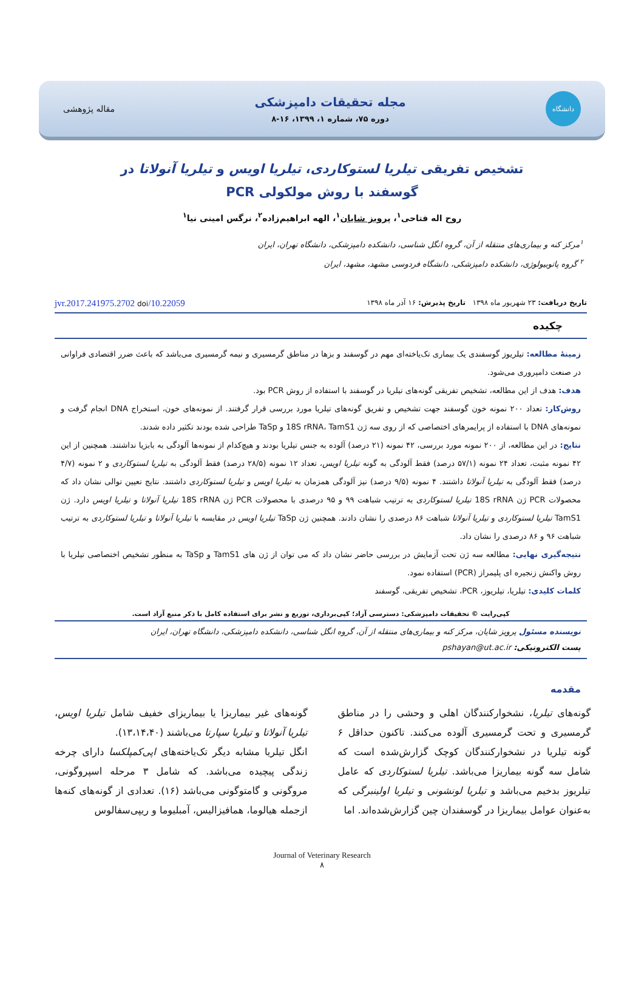دانشگاه
مجله تحقیقات دامپزشکی
دوره ۷۵، شماره ۱، ۱۳۹۹، ۱۶-۸
مقاله پژوهشی
تشخیص تفریقی تیلریا لستوکاردی، تیلریا اویس و تیلریا آنولاتا در
گوسفند با روش مولکولی PCR
روح اله فتاحی<sup>۱</sup>، پرویز شایان<sup>۱</sup>، الهه ابراهیم‌زاده<sup>۲</sup>، نرگس امینی نیا<sup>۱</sup>
<sup>۱</sup> مرکز کنه و بیماری‌های منتقله از آن، گروه انگل شناسی، دانشکده دامپزشکی، دانشگاه تهران، ایران
<sup>۲</sup> گروه پاتوبیولوژی، دانشکده دامپزشکی، دانشگاه فردوسی مشهد، مشهد، ایران
تاریخ دریافت: ۲۳ شهریور ماه ۱۳۹۸ تاریخ پذیرش: ۱۶ آذر ماه ۱۳۹۸ 10.22059/jvr.2017.241975.2702 doi
چکیده
زمینهٔ مطالعه: تیلریوز گوسفندی یک بیماری تک‌یاخته‌ای مهم در گوسفند و بزها در مناطق گرمسیری و نیمه گرمسیری می‌باشد که باعث ضرر اقتصادی فراوانی در صنعت دامپروری می‌شود.
هدف: هدف از این مطالعه، تشخیص تفریقی گونه‌های تیلریا در گوسفند با استفاده از روش PCR بود.
روش‌کار: تعداد ۲۰۰ نمونه خون گوسفند جهت تشخیص و تفریق گونه‌های تیلریا مورد بررسی قرار گرفتند. از نمونه‌های خون، استخراج DNA انجام گرفت و نمونه‌های DNA با استفاده از پرایمرهای اختصاصی که از روی سه ژن 18S rRNA، TamS1 و TaSp طراحی شده بودند تکثیر داده شدند.
نتایج: در این مطالعه، از ۲۰۰ نمونه مورد بررسی، ۴۲ نمونه (۲۱ درصد) آلوده به جنس تیلریا بودند و هیچ‌کدام از نمونه‌ها آلودگی به بابزیا نداشتند. همچنین از این ۴۲ نمونه مثبت، تعداد ۲۴ نمونه (۵۷/۱ درصد) فقط آلودگی به گونه تیلریا اویس، تعداد ۱۲ نمونه (۲۸/۵ درصد) فقط آلودگی به تیلریا لستوکاردی و ۲ نمونه (۴/۷ درصد) فقط آلودگی به تیلریا آنولاتا داشتند. ۴ نمونه (۹/۵ درصد) نیز آلودگی همزمان به تیلریا اویس و تیلریا لستوکاردی داشتند. نتایج تعیین توالی نشان داد که محصولات PCR ژن 18S rRNA تیلریا لستوکاردی به ترتیب شباهت ۹۹ و ۹۵ درصدی با محصولات PCR ژن 18S rRNA تیلریا آنولاتا و تیلریا اویس دارد. ژن TamS1 تیلریا لستوکاردی و تیلریا آنولاتا شباهت ۸۶ درصدی را نشان دادند. همچنین ژن TaSp تیلریا اویس در مقایسه با تیلریا آنولاتا و تیلریا لستوکاردی به ترتیب شباهت ۹۶ و ۸۶ درصدی را نشان داد.
نتیجه‌گیری نهایی: مطالعه سه ژن تحت آزمایش در بررسی حاضر نشان داد که می توان از ژن های TamS1 و TaSp به منظور تشخیص اختصاصی تیلریا با روش واکنش زنجیره ای پلیمراز (PCR) استفاده نمود.
کلمات کلیدی: تیلریا، تیلریوز، PCR، تشخیص تفریقی، گوسفند
کپی‌رایت © تحقیقات دامپزشکی: دسترسی آزاد؛ کپی‌برداری، توزیع و نشر برای استفاده کامل با ذکر منبع آزاد است.
نویسنده مسئول پرویز شایان، مرکز کنه و بیماری‌های منتقله از آن، گروه انگل شناسی، دانشکده دامپزشکی، دانشگاه تهران، ایران
پست الکترونیکی: pshayan@ut.ac.ir
مقدمه
گونه‌های تیلریا، نشخوارکنندگان اهلی و وحشی را در مناطق گرمسیری و تحت گرمسیری آلوده می‌کنند. تاکنون حداقل ۶ گونه تیلریا در نشخوارکنندگان کوچک گزارش‌شده است که شامل سه گونه بیماریزا می‌باشد. تیلریا لستوکاردی که عامل تیلریوز بدخیم می‌باشد و تیلریا لونشونی و تیلریا اولینبرگی که به‌عنوان عوامل بیماریزا در گوسفندان چین گزارش‌شده‌اند. اما
گونه‌های غیر بیماریزا یا بیماریزای خفیف شامل تیلریا اویس، تیلریا آنولاتا و تیلریا سپارتا می‌باشند (۱۳،۱۴،۴۰).
انگل تیلریا مشابه دیگر تک‌یاخته‌های اپی‌کمپلکسا دارای چرخه زندگی پیچیده می‌باشد. که شامل ۳ مرحله اسپروگونی، مروگونی و گامتوگونی می‌باشد (۱۶). تعدادی از گونه‌های کنه‌ها ازجمله هیالوما، همافیزالیس، آمبلیوما و ریپی‌سفالوس
Journal of Veterinary Research
۸